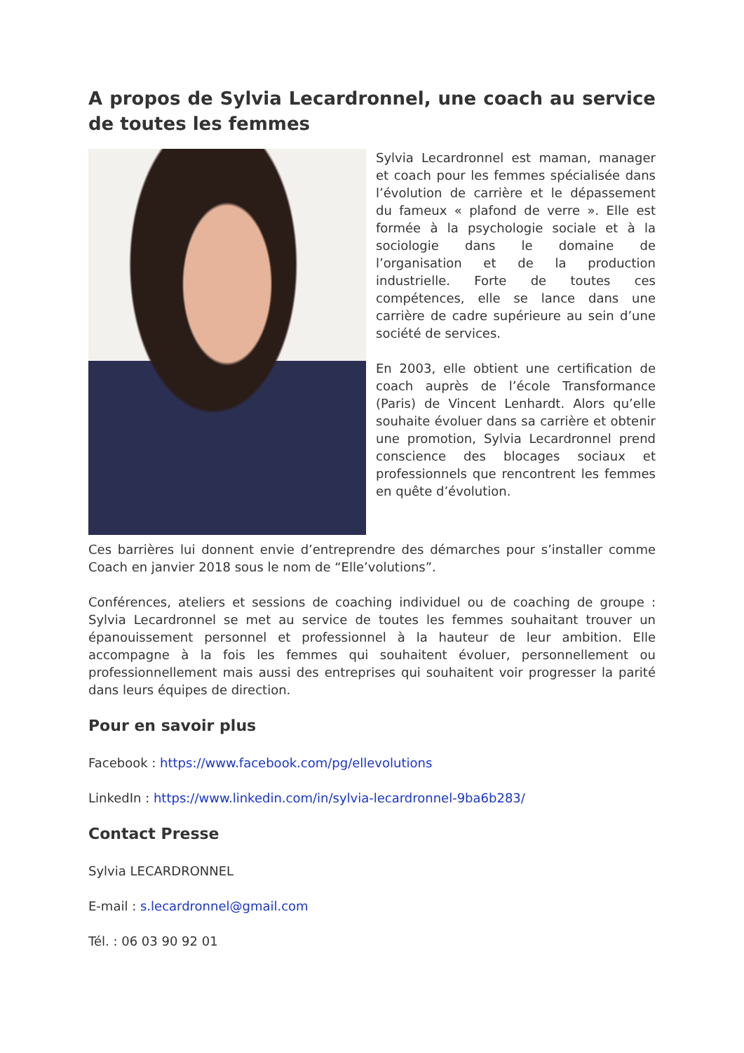A propos de Sylvia Lecardronnel, une coach au service de toutes les femmes
Sylvia Lecardronnel est maman, manager et coach pour les femmes spécialisée dans l’évolution de carrière et le dépassement du fameux « plafond de verre ». Elle est formée à la psychologie sociale et à la sociologie dans le domaine de l’organisation et de la production industrielle. Forte de toutes ces compétences, elle se lance dans une carrière de cadre supérieure au sein d’une société de services.
En 2003, elle obtient une certification de coach auprès de l’école Transformance (Paris) de Vincent Lenhardt. Alors qu’elle souhaite évoluer dans sa carrière et obtenir une promotion, Sylvia Lecardronnel prend conscience des blocages sociaux et professionnels que rencontrent les femmes en quête d’évolution.
Ces barrières lui donnent envie d’entreprendre des démarches pour s’installer comme Coach en janvier 2018 sous le nom de “Elle’volutions”.
Conférences, ateliers et sessions de coaching individuel ou de coaching de groupe : Sylvia Lecardronnel se met au service de toutes les femmes souhaitant trouver un épanouissement personnel et professionnel à la hauteur de leur ambition. Elle accompagne à la fois les femmes qui souhaitent évoluer, personnellement ou professionnellement mais aussi des entreprises qui souhaitent voir progresser la parité dans leurs équipes de direction.
Pour en savoir plus
Facebook : https://www.facebook.com/pg/ellevolutions
LinkedIn : https://www.linkedin.com/in/sylvia-lecardronnel-9ba6b283/
Contact Presse
Sylvia LECARDRONNEL
E-mail : s.lecardronnel@gmail.com
Tél. : 06 03 90 92 01